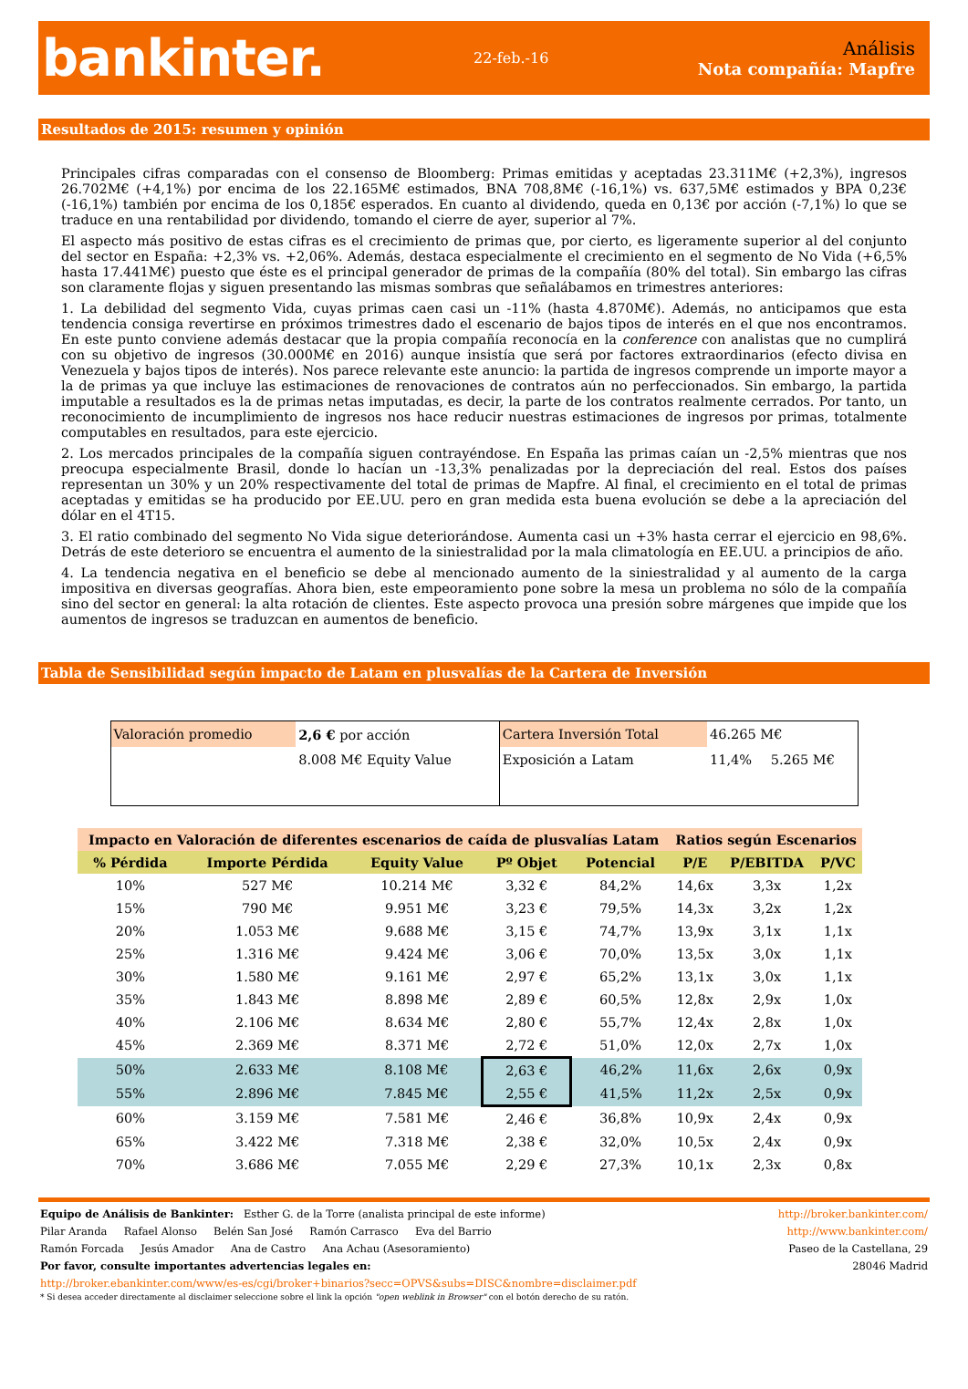bankinter.
22-feb.-16
Análisis
Nota compañía: Mapfre
Resultados de 2015: resumen y opinión
Principales cifras comparadas con el consenso de Bloomberg: Primas emitidas y aceptadas 23.311M€ (+2,3%), ingresos 26.702M€ (+4,1%) por encima de los 22.165M€ estimados, BNA 708,8M€ (-16,1%) vs. 637,5M€ estimados y BPA 0,23€ (-16,1%) también por encima de los 0,185€ esperados. En cuanto al dividendo, queda en 0,13€ por acción (-7,1%) lo que se traduce en una rentabilidad por dividendo, tomando el cierre de ayer, superior al 7%.
El aspecto más positivo de estas cifras es el crecimiento de primas que, por cierto, es ligeramente superior al del conjunto del sector en España: +2,3% vs. +2,06%. Además, destaca especialmente el crecimiento en el segmento de No Vida (+6,5% hasta 17.441M€) puesto que éste es el principal generador de primas de la compañía (80% del total). Sin embargo las cifras son claramente flojas y siguen presentando las mismas sombras que señalábamos en trimestres anteriores:
1. La debilidad del segmento Vida, cuyas primas caen casi un -11% (hasta 4.870M€). Además, no anticipamos que esta tendencia consiga revertirse en próximos trimestres dado el escenario de bajos tipos de interés en el que nos encontramos. En este punto conviene además destacar que la propia compañía reconocía en la conference con analistas que no cumplirá con su objetivo de ingresos (30.000M€ en 2016) aunque insistía que será por factores extraordinarios (efecto divisa en Venezuela y bajos tipos de interés). Nos parece relevante este anuncio: la partida de ingresos comprende un importe mayor a la de primas ya que incluye las estimaciones de renovaciones de contratos aún no perfeccionados. Sin embargo, la partida imputable a resultados es la de primas netas imputadas, es decir, la parte de los contratos realmente cerrados. Por tanto, un reconocimiento de incumplimiento de ingresos nos hace reducir nuestras estimaciones de ingresos por primas, totalmente computables en resultados, para este ejercicio.
2. Los mercados principales de la compañía siguen contrayéndose. En España las primas caían un -2,5% mientras que nos preocupa especialmente Brasil, donde lo hacían un -13,3% penalizadas por la depreciación del real. Estos dos países representan un 30% y un 20% respectivamente del total de primas de Mapfre. Al final, el crecimiento en el total de primas aceptadas y emitidas se ha producido por EE.UU. pero en gran medida esta buena evolución se debe a la apreciación del dólar en el 4T15.
3. El ratio combinado del segmento No Vida sigue deteriorándose. Aumenta casi un +3% hasta cerrar el ejercicio en 98,6%. Detrás de este deterioro se encuentra el aumento de la siniestralidad por la mala climatología en EE.UU. a principios de año.
4. La tendencia negativa en el beneficio se debe al mencionado aumento de la siniestralidad y al aumento de la carga impositiva en diversas geografías. Ahora bien, este empeoramiento pone sobre la mesa un problema no sólo de la compañía sino del sector en general: la alta rotación de clientes. Este aspecto provoca una presión sobre márgenes que impide que los aumentos de ingresos se traduzcan en aumentos de beneficio.
Tabla de Sensibilidad según impacto de Latam en plusvalías de la Cartera de Inversión
| Valoración promedio | 2,6 € por acción | Cartera Inversión Total | 46.265 M€ | |
| | 8.008 M€ Equity Value | Exposición a Latam | 11,4% | 5.265 M€ |
| Impacto en Valoración de diferentes escenarios de caída de plusvalías Latam | | | | | Ratios según Escenarios | | |
| --- | --- | --- | --- | --- | --- | --- | --- |
| % Pérdida | Importe Pérdida | Equity Value | Pº Objet | Potencial | P/E | P/EBITDA | P/VC |
| 10% | 527 M€ | 10.214 M€ | 3,32 € | 84,2% | 14,6x | 3,3x | 1,2x |
| 15% | 790 M€ | 9.951 M€ | 3,23 € | 79,5% | 14,3x | 3,2x | 1,2x |
| 20% | 1.053 M€ | 9.688 M€ | 3,15 € | 74,7% | 13,9x | 3,1x | 1,1x |
| 25% | 1.316 M€ | 9.424 M€ | 3,06 € | 70,0% | 13,5x | 3,0x | 1,1x |
| 30% | 1.580 M€ | 9.161 M€ | 2,97 € | 65,2% | 13,1x | 3,0x | 1,1x |
| 35% | 1.843 M€ | 8.898 M€ | 2,89 € | 60,5% | 12,8x | 2,9x | 1,0x |
| 40% | 2.106 M€ | 8.634 M€ | 2,80 € | 55,7% | 12,4x | 2,8x | 1,0x |
| 45% | 2.369 M€ | 8.371 M€ | 2,72 € | 51,0% | 12,0x | 2,7x | 1,0x |
| 50% | 2.633 M€ | 8.108 M€ | 2,63 € | 46,2% | 11,6x | 2,6x | 0,9x |
| 55% | 2.896 M€ | 7.845 M€ | 2,55 € | 41,5% | 11,2x | 2,5x | 0,9x |
| 60% | 3.159 M€ | 7.581 M€ | 2,46 € | 36,8% | 10,9x | 2,4x | 0,9x |
| 65% | 3.422 M€ | 7.318 M€ | 2,38 € | 32,0% | 10,5x | 2,4x | 0,9x |
| 70% | 3.686 M€ | 7.055 M€ | 2,29 € | 27,3% | 10,1x | 2,3x | 0,8x |
Equipo de Análisis de Bankinter: Esther G. de la Torre (analista principal de este informe) http://broker.bankinter.com/
Pilar Aranda Rafael Alonso Belén San José Ramón Carrasco Eva del Barrio http://www.bankinter.com/
Ramón Forcada Jesús Amador Ana de Castro Ana Achau (Asesoramiento) Paseo de la Castellana, 29
Por favor, consulte importantes advertencias legales en: 28046 Madrid
http://broker.ebankinter.com/www/es-es/cgi/broker+binarios?secc=OPVS&subs=DISC&nombre=disclaimer.pdf
* Si desea acceder directamente al disclaimer seleccione sobre el link la opción "open weblink in Browser" con el botón derecho de su ratón.